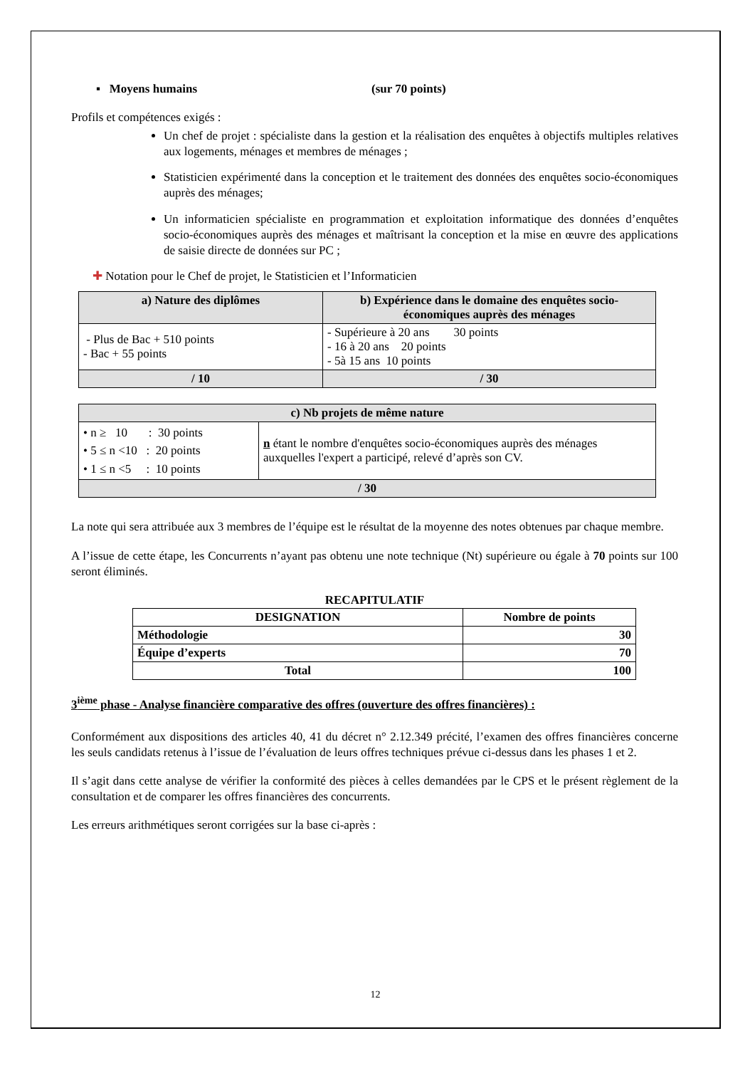▪ Moyens humains (sur 70 points)
Profils et compétences exigés :
Un chef de projet : spécialiste dans la gestion et la réalisation des enquêtes à objectifs multiples relatives aux logements, ménages et membres de ménages ;
Statisticien expérimenté dans la conception et le traitement des données des enquêtes socio-économiques auprès des ménages;
Un informaticien spécialiste en programmation et exploitation informatique des données d’enquêtes socio-économiques auprès des ménages et maîtrisant la conception et la mise en œuvre des applications de saisie directe de données sur PC ;
✚ Notation pour le Chef de projet, le Statisticien et l’Informaticien
| a) Nature des diplômes | b) Expérience dans le domaine des enquêtes socio-économiques auprès des ménages |
| --- | --- |
| - Plus de Bac + 510 points - Bac + 55 points | - Supérieure à 20 ans 30 points - 16 à 20 ans 20 points - 5à 15 ans 10 points |
| / 10 | / 30 |
| c) Nb projets de même nature | |
| --- | --- |
| • n ≥ 10 : 30 points • 5 ≤ n <10 : 20 points • 1 ≤ n <5 : 10 points | n étant le nombre d'enquêtes socio-économiques auprès des ménages auxquelles l'expert a participé, relevé d’après son CV. |
| / 30 | |
La note qui sera attribuée aux 3 membres de l’équipe est le résultat de la moyenne des notes obtenues par chaque membre.
A l’issue de cette étape, les Concurrents n’ayant pas obtenu une note technique (Nt) supérieure ou égale à 70 points sur 100 seront éliminés.
RECAPITULATIF
| DESIGNATION | Nombre de points |
| --- | --- |
| Méthodologie | 30 |
| Équipe d’experts | 70 |
| Total | 100 |
3<sup>ième</sup> phase - Analyse financière comparative des offres (ouverture des offres financières) :
Conformément aux dispositions des articles 40, 41 du décret n° 2.12.349 précité, l’examen des offres financières concerne les seuls candidats retenus à l’issue de l’évaluation de leurs offres techniques prévue ci-dessus dans les phases 1 et 2.
Il s’agit dans cette analyse de vérifier la conformité des pièces à celles demandées par le CPS et le présent règlement de la consultation et de comparer les offres financières des concurrents.
Les erreurs arithmétiques seront corrigées sur la base ci-après :
12